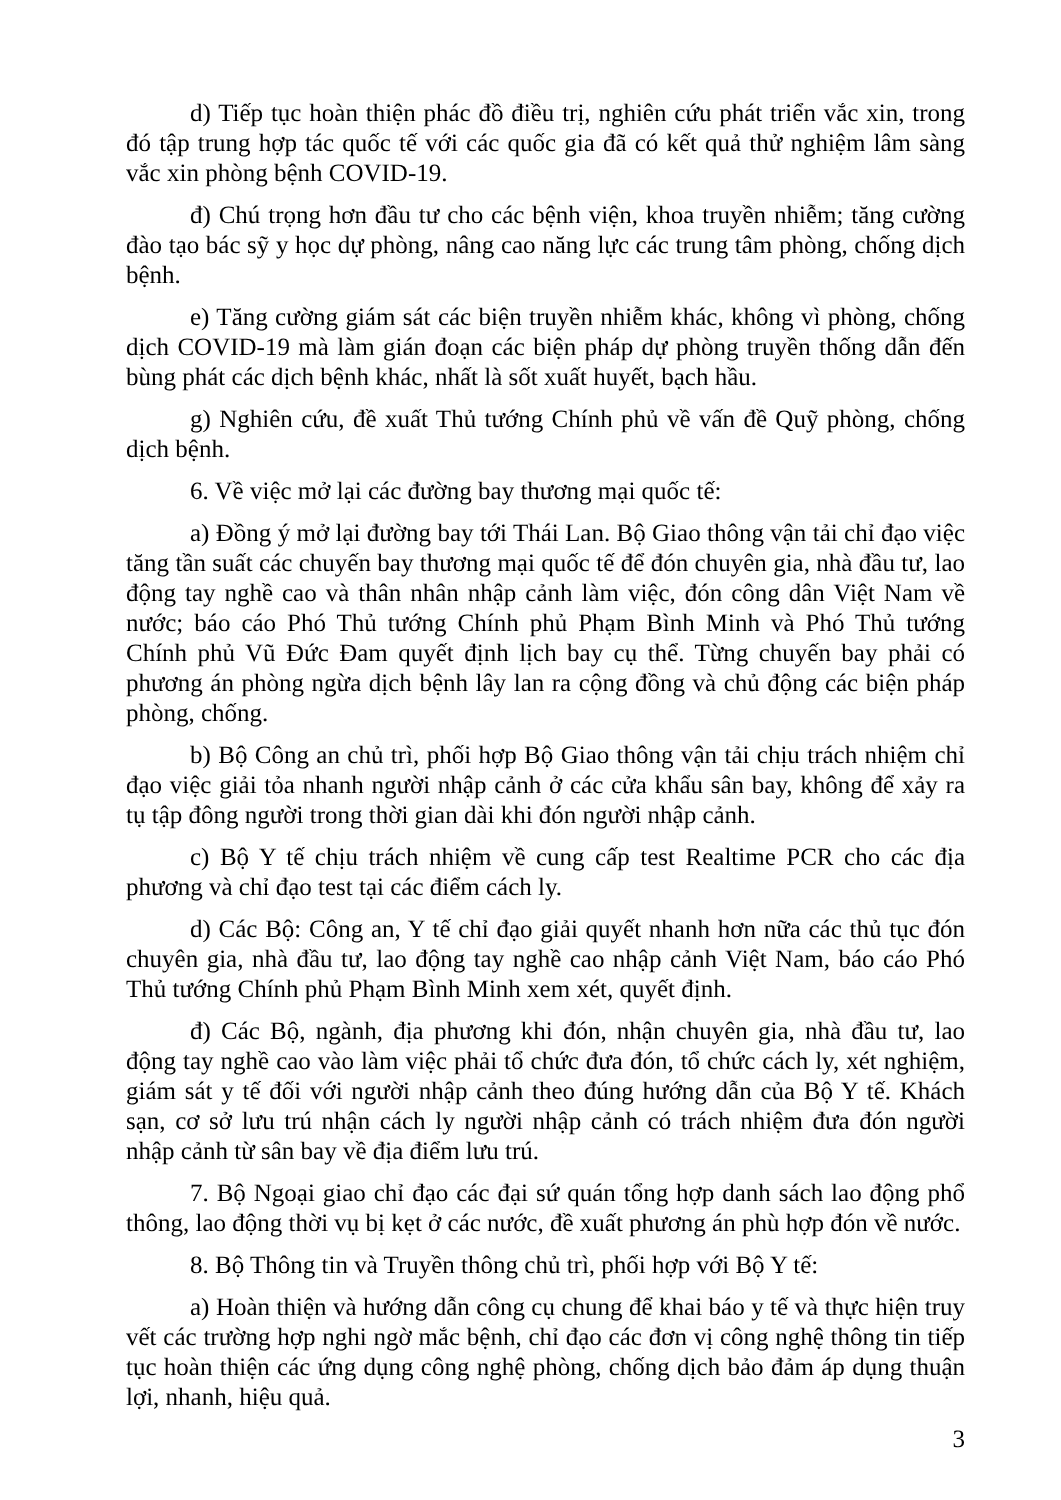d) Tiếp tục hoàn thiện phác đồ điều trị, nghiên cứu phát triển vắc xin, trong đó tập trung hợp tác quốc tế với các quốc gia đã có kết quả thử nghiệm lâm sàng vắc xin phòng bệnh COVID-19.
đ) Chú trọng hơn đầu tư cho các bệnh viện, khoa truyền nhiễm; tăng cường đào tạo bác sỹ y học dự phòng, nâng cao năng lực các trung tâm phòng, chống dịch bệnh.
e) Tăng cường giám sát các biện truyền nhiễm khác, không vì phòng, chống dịch COVID-19 mà làm gián đoạn các biện pháp dự phòng truyền thống dẫn đến bùng phát các dịch bệnh khác, nhất là sốt xuất huyết, bạch hầu.
g) Nghiên cứu, đề xuất Thủ tướng Chính phủ về vấn đề Quỹ phòng, chống dịch bệnh.
6. Về việc mở lại các đường bay thương mại quốc tế:
a) Đồng ý mở lại đường bay tới Thái Lan. Bộ Giao thông vận tải chỉ đạo việc tăng tần suất các chuyến bay thương mại quốc tế để đón chuyên gia, nhà đầu tư, lao động tay nghề cao và thân nhân nhập cảnh làm việc, đón công dân Việt Nam về nước; báo cáo Phó Thủ tướng Chính phủ Phạm Bình Minh và Phó Thủ tướng Chính phủ Vũ Đức Đam quyết định lịch bay cụ thể. Từng chuyến bay phải có phương án phòng ngừa dịch bệnh lây lan ra cộng đồng và chủ động các biện pháp phòng, chống.
b) Bộ Công an chủ trì, phối hợp Bộ Giao thông vận tải chịu trách nhiệm chỉ đạo việc giải tỏa nhanh người nhập cảnh ở các cửa khẩu sân bay, không để xảy ra tụ tập đông người trong thời gian dài khi đón người nhập cảnh.
c) Bộ Y tế chịu trách nhiệm về cung cấp test Realtime PCR cho các địa phương và chỉ đạo test tại các điểm cách ly.
d) Các Bộ: Công an, Y tế chỉ đạo giải quyết nhanh hơn nữa các thủ tục đón chuyên gia, nhà đầu tư, lao động tay nghề cao nhập cảnh Việt Nam, báo cáo Phó Thủ tướng Chính phủ Phạm Bình Minh xem xét, quyết định.
đ) Các Bộ, ngành, địa phương khi đón, nhận chuyên gia, nhà đầu tư, lao động tay nghề cao vào làm việc phải tổ chức đưa đón, tổ chức cách ly, xét nghiệm, giám sát y tế đối với người nhập cảnh theo đúng hướng dẫn của Bộ Y tế. Khách sạn, cơ sở lưu trú nhận cách ly người nhập cảnh có trách nhiệm đưa đón người nhập cảnh từ sân bay về địa điểm lưu trú.
7. Bộ Ngoại giao chỉ đạo các đại sứ quán tổng hợp danh sách lao động phổ thông, lao động thời vụ bị kẹt ở các nước, đề xuất phương án phù hợp đón về nước.
8. Bộ Thông tin và Truyền thông chủ trì, phối hợp với Bộ Y tế:
a) Hoàn thiện và hướng dẫn công cụ chung để khai báo y tế và thực hiện truy vết các trường hợp nghi ngờ mắc bệnh, chỉ đạo các đơn vị công nghệ thông tin tiếp tục hoàn thiện các ứng dụng công nghệ phòng, chống dịch bảo đảm áp dụng thuận lợi, nhanh, hiệu quả.
3